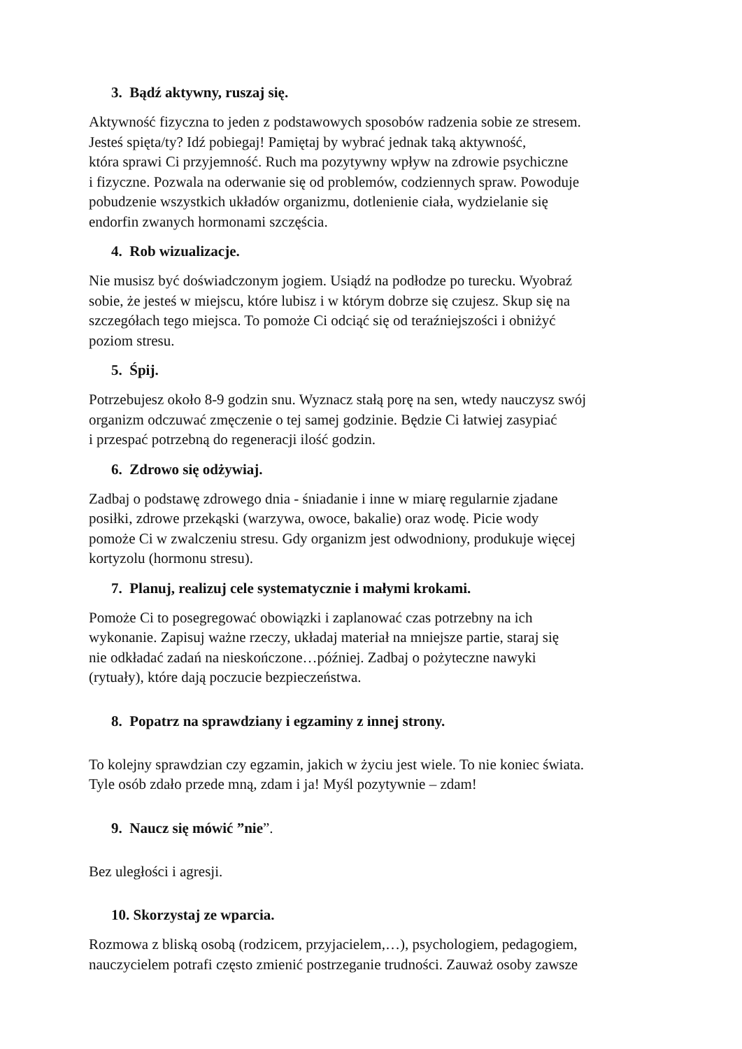3. Bądź aktywny, ruszaj się.
Aktywność fizyczna to jeden z podstawowych sposobów radzenia sobie ze stresem.
Jesteś spięta/ty? Idź pobiegaj! Pamiętaj by wybrać jednak taką aktywność,
która sprawi Ci przyjemność. Ruch ma pozytywny wpływ na zdrowie psychiczne
i fizyczne. Pozwala na oderwanie się od problemów, codziennych spraw. Powoduje
pobudzenie wszystkich układów organizmu, dotlenienie ciała, wydzielanie się
endorfin zwanych hormonami szczęścia.
4. Rob wizualizacje.
Nie musisz być doświadczonym jogiem. Usiądź na podłodze po turecku. Wyobraź
sobie, że jesteś w miejscu, które lubisz i w którym dobrze się czujesz. Skup się na
szczegółach tego miejsca. To pomoże Ci odciąć się od teraźniejszości i obniżyć
poziom stresu.
5. Śpij.
Potrzebujesz około 8-9 godzin snu. Wyznacz stałą porę na sen, wtedy nauczysz swój
organizm odczuwać zmęczenie o tej samej godzinie. Będzie Ci łatwiej zasypiać
i przespać potrzebną do regeneracji ilość godzin.
6. Zdrowo się odżywiaj.
Zadbaj o podstawę zdrowego dnia - śniadanie i inne w miarę regularnie zjadane
posiłki, zdrowe przekąski (warzywa, owoce, bakalie) oraz wodę. Picie wody
pomoże Ci w zwalczeniu stresu. Gdy organizm jest odwodniony, produkuje więcej
kortyzolu (hormonu stresu).
7. Planuj, realizuj cele systematycznie i małymi krokami.
Pomoże Ci to posegregować obowiązki i zaplanować czas potrzebny na ich
wykonanie. Zapisuj ważne rzeczy, układaj materiał na mniejsze partie, staraj się
nie odkładać zadań na nieskończone…później. Zadbaj o pożyteczne nawyki
(rytuały), które dają poczucie bezpieczeństwa.
8. Popatrz na sprawdziany i egzaminy z innej strony.
To kolejny sprawdzian czy egzamin, jakich w życiu jest wiele. To nie koniec świata.
Tyle osób zdało przede mną, zdam i ja! Myśl pozytywnie – zdam!
9. Naucz się mówić ”nie”.
Bez uległości i agresji.
10. Skorzystaj ze wparcia.
Rozmowa z bliską osobą (rodzicem, przyjacielem,…), psychologiem, pedagogiem,
nauczycielem potrafi często zmienić postrzeganie trudności. Zauważ osoby zawsze